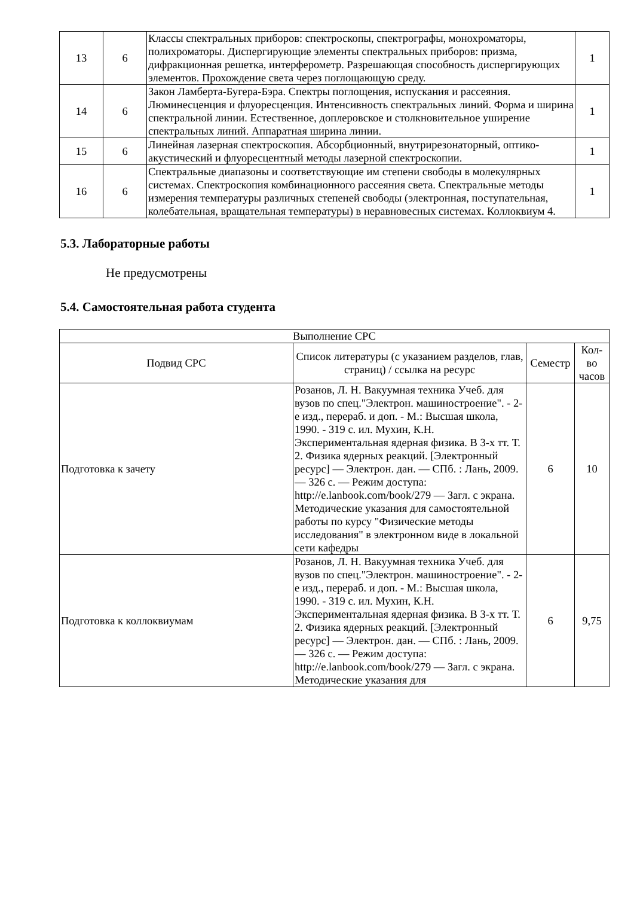| 13 | 6 | Классы спектральных приборов: спектроскопы, спектрографы, монохроматоры, полихроматоры. Диспергирующие элементы спектральных приборов: призма, дифракционная решетка, интерферометр. Разрешающая способность диспергирующих элементов. Прохождение света через поглощающую среду. | 1 |
| 14 | 6 | Закон Ламберта-Бугера-Бэра. Спектры поглощения, испускания и рассеяния. Люминесценция и флуоресценция. Интенсивность спектральных линий. Форма и ширина спектральной линии. Естественное, доплеровское и столкновительное уширение спектральных линий. Аппаратная ширина линии. | 1 |
| 15 | 6 | Линейная лазерная спектроскопия. Абсорбционный, внутрирезонаторный, оптико-акустический и флуоресцентный методы лазерной спектроскопии. | 1 |
| 16 | 6 | Спектральные диапазоны и соответствующие им степени свободы в молекулярных системах. Спектроскопия комбинационного рассеяния света. Спектральные методы измерения температуры различных степеней свободы (электронная, поступательная, колебательная, вращательная температуры) в неравновесных системах. Коллоквиум 4. | 1 |
5.3. Лабораторные работы
Не предусмотрены
5.4. Самостоятельная работа студента
| Выполнение СРС | | | |
| --- | --- | --- | --- |
| Подвид СРС | Список литературы (с указанием разделов, глав, страниц) / ссылка на ресурс | Семестр | Кол-во часов |
| Подготовка к зачету | Розанов, Л. Н. Вакуумная техника Учеб. для вузов по спец."Электрон. машиностроение". - 2-е изд., перераб. и доп. - М.: Высшая школа, 1990. - 319 с. ил. Мухин, К.Н. Экспериментальная ядерная физика. В 3-х тт. Т. 2. Физика ядерных реакций. [Электронный ресурс] — Электрон. дан. — СПб. : Лань, 2009. — 326 с. — Режим доступа: http://e.lanbook.com/book/279 — Загл. с экрана. Методические указания для самостоятельной работы по курсу "Физические методы исследования" в электронном виде в локальной сети кафедры | 6 | 10 |
| Подготовка к коллоквиумам | Розанов, Л. Н. Вакуумная техника Учеб. для вузов по спец."Электрон. машиностроение". - 2-е изд., перераб. и доп. - М.: Высшая школа, 1990. - 319 с. ил. Мухин, К.Н. Экспериментальная ядерная физика. В 3-х тт. Т. 2. Физика ядерных реакций. [Электронный ресурс] — Электрон. дан. — СПб. : Лань, 2009. — 326 с. — Режим доступа: http://e.lanbook.com/book/279 — Загл. с экрана. Методические указания для | 6 | 9,75 |